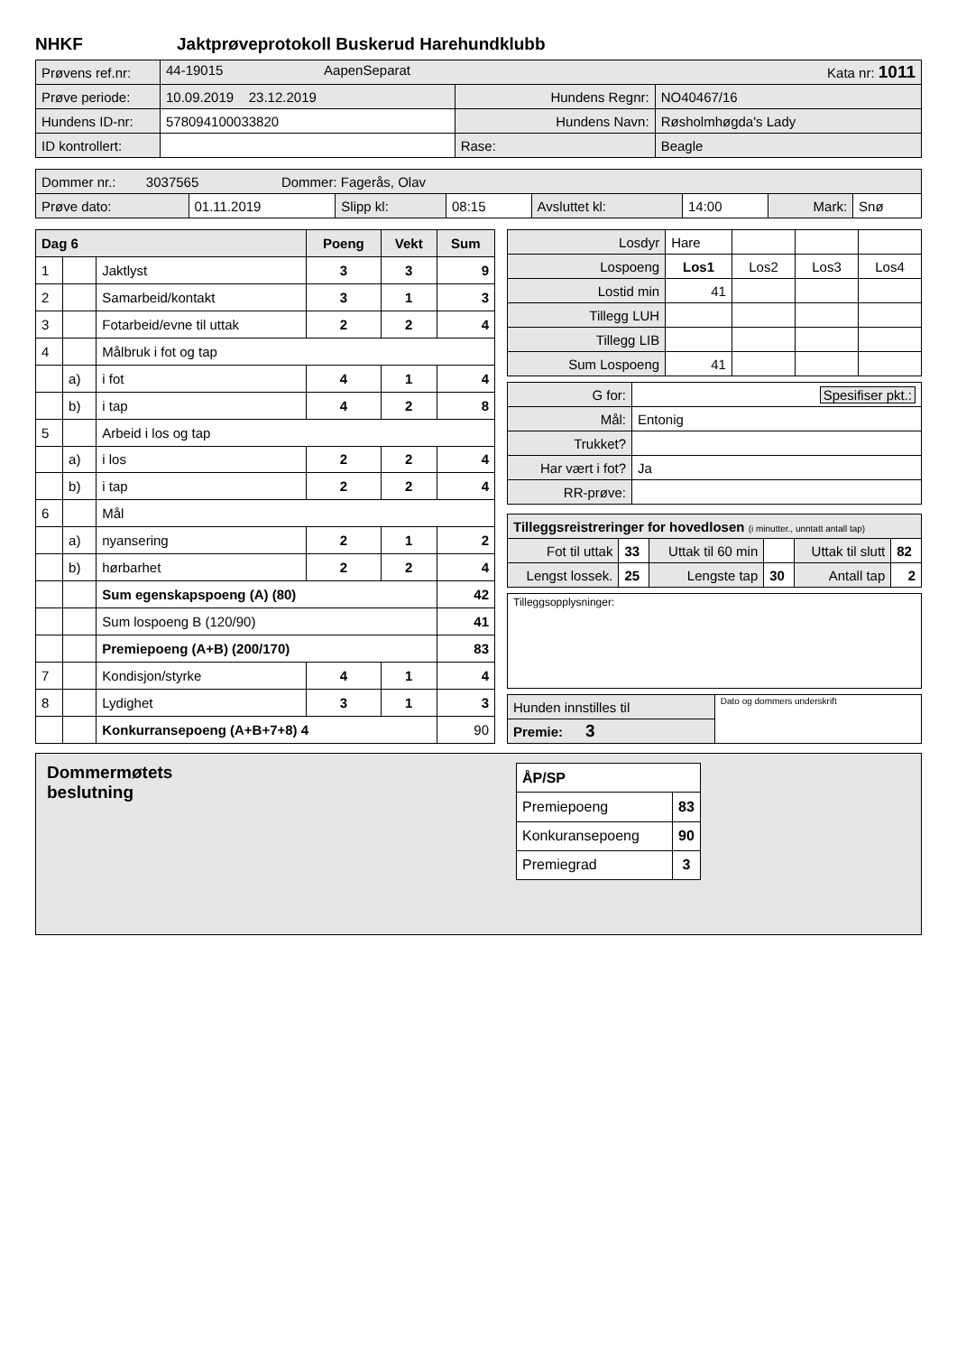NHKF Jaktprøveprotokoll Buskerud Harehundklubb
| Prøvens ref.nr: | 44-19015 AapenSeparat Kata nr: 1011 | | |
| Prøve periode: | 10.09.2019 23.12.2019 | Hundens Regnr: | NO40467/16 |
| Hundens ID-nr: | 578094100033820 | Hundens Navn: | Røsholmhøgda's Lady |
| ID kontrollert: | | Rase: | Beagle |
| Dommer nr.: 3037565 Dommer: Fagerås, Olav | | | | | | | |
| Prøve dato: | 01.11.2019 | Slipp kl: | 08:15 | Avsluttet kl: | 14:00 | Mark: | Snø |
| Dag 6 | | | Poeng | Vekt | Sum |
| 1 | | Jaktlyst | 3 | 3 | 9 |
| 2 | | Samarbeid/kontakt | 3 | 1 | 3 |
| 3 | | Fotarbeid/evne til uttak | 2 | 2 | 4 |
| 4 | | Målbruk i fot og tap | | | |
| | a) | i fot | 4 | 1 | 4 |
| | b) | i tap | 4 | 2 | 8 |
| 5 | | Arbeid i los og tap | | | |
| | a) | i los | 2 | 2 | 4 |
| | b) | i tap | 2 | 2 | 4 |
| 6 | | Mål | | | |
| | a) | nyansering | 2 | 1 | 2 |
| | b) | hørbarhet | 2 | 2 | 4 |
| | | Sum egenskapspoeng (A) (80) | | | 42 |
| | | Sum lospoeng B (120/90) | | | 41 |
| | | Premiepoeng (A+B) (200/170) | | | 83 |
| 7 | | Kondisjon/styrke | 4 | 1 | 4 |
| 8 | | Lydighet | 3 | 1 | 3 |
| | | Konkurransepoeng (A+B+7+8) 4 | | | 90 |
| Losdyr | Hare | | | |
| Lospoeng | Los1 | Los2 | Los3 | Los4 |
| Lostid min | 41 | | | |
| Tillegg LUH | | | | |
| Tillegg LIB | | | | |
| Sum Lospoeng | 41 | | | |
| G for: | Spesifiser pkt.: |
| Mål: | Entonig |
| Trukket? | |
| Har vært i fot? | Ja |
| RR-prøve: | |
| Tilleggsreistreringer for hovedlosen (i minutter., unntatt antall tap) | | | | | |
| Fot til uttak | 33 | Uttak til 60 min | | Uttak til slutt | 82 |
| Lengst lossek. | 25 | Lengste tap | 30 | Antall tap | 2 |
Tilleggsopplysninger:
| Hunden innstilles til | Dato og dommers underskrift |
| Premie: 3 | |
Dommermøtets
beslutning
| ÅP/SP | |
| Premiepoeng | 83 |
| Konkuransepoeng | 90 |
| Premiegrad | 3 |